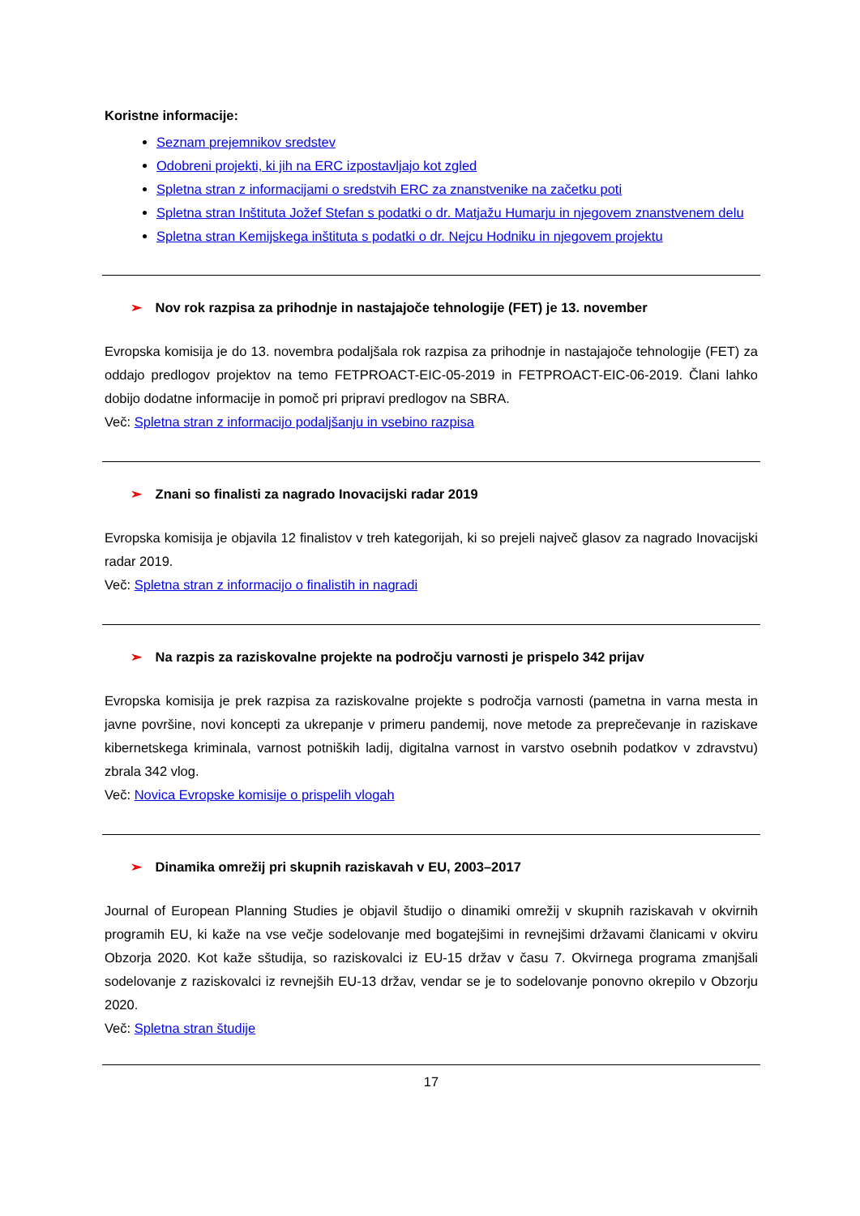Koristne informacije:
Seznam prejemnikov sredstev
Odobreni projekti, ki jih na ERC izpostavljajo kot zgled
Spletna stran z informacijami o sredstvih ERC za znanstvenike na začetku poti
Spletna stran Inštituta Jožef Stefan s podatki o dr. Matjažu Humarju in njegovem znanstvenem delu
Spletna stran Kemijskega inštituta s podatki o dr. Nejcu Hodniku in njegovem projektu
➢ Nov rok razpisa za prihodnje in nastajajoče tehnologije (FET) je 13. november
Evropska komisija je do 13. novembra podaljšala rok razpisa za prihodnje in nastajajoče tehnologije (FET) za oddajo predlogov projektov na temo FETPROACT-EIC-05-2019 in FETPROACT-EIC-06-2019. Člani lahko dobijo dodatne informacije in pomoč pri pripravi predlogov na SBRA.
Več: Spletna stran z informacijo podaljšanju in vsebino razpisa
➢ Znani so finalisti za nagrado Inovacijski radar 2019
Evropska komisija je objavila 12 finalistov v treh kategorijah, ki so prejeli največ glasov za nagrado Inovacijski radar 2019.
Več: Spletna stran z informacijo o finalistih in nagradi
➢ Na razpis za raziskovalne projekte na področju varnosti je prispelo 342 prijav
Evropska komisija je prek razpisa za raziskovalne projekte s področja varnosti (pametna in varna mesta in javne površine, novi koncepti za ukrepanje v primeru pandemij, nove metode za preprečevanje in raziskave kibernetskega kriminala, varnost potniških ladij, digitalna varnost in varstvo osebnih podatkov v zdravstvu) zbrala 342 vlog.
Več: Novica Evropske komisije o prispelih vlogah
➢ Dinamika omrežij pri skupnih raziskavah v EU, 2003–2017
Journal of European Planning Studies je objavil študijo o dinamiki omrežij v skupnih raziskavah v okvirnih programih EU, ki kaže na vse večje sodelovanje med bogatejšimi in revnejšimi državami članicami v okviru Obzorja 2020. Kot kaže sštudija, so raziskovalci iz EU-15 držav v času 7. Okvirnega programa zmanjšali sodelovanje z raziskovalci iz revnejših EU-13 držav, vendar se je to sodelovanje ponovno okrepilo v Obzorju 2020.
Več: Spletna stran študije
17